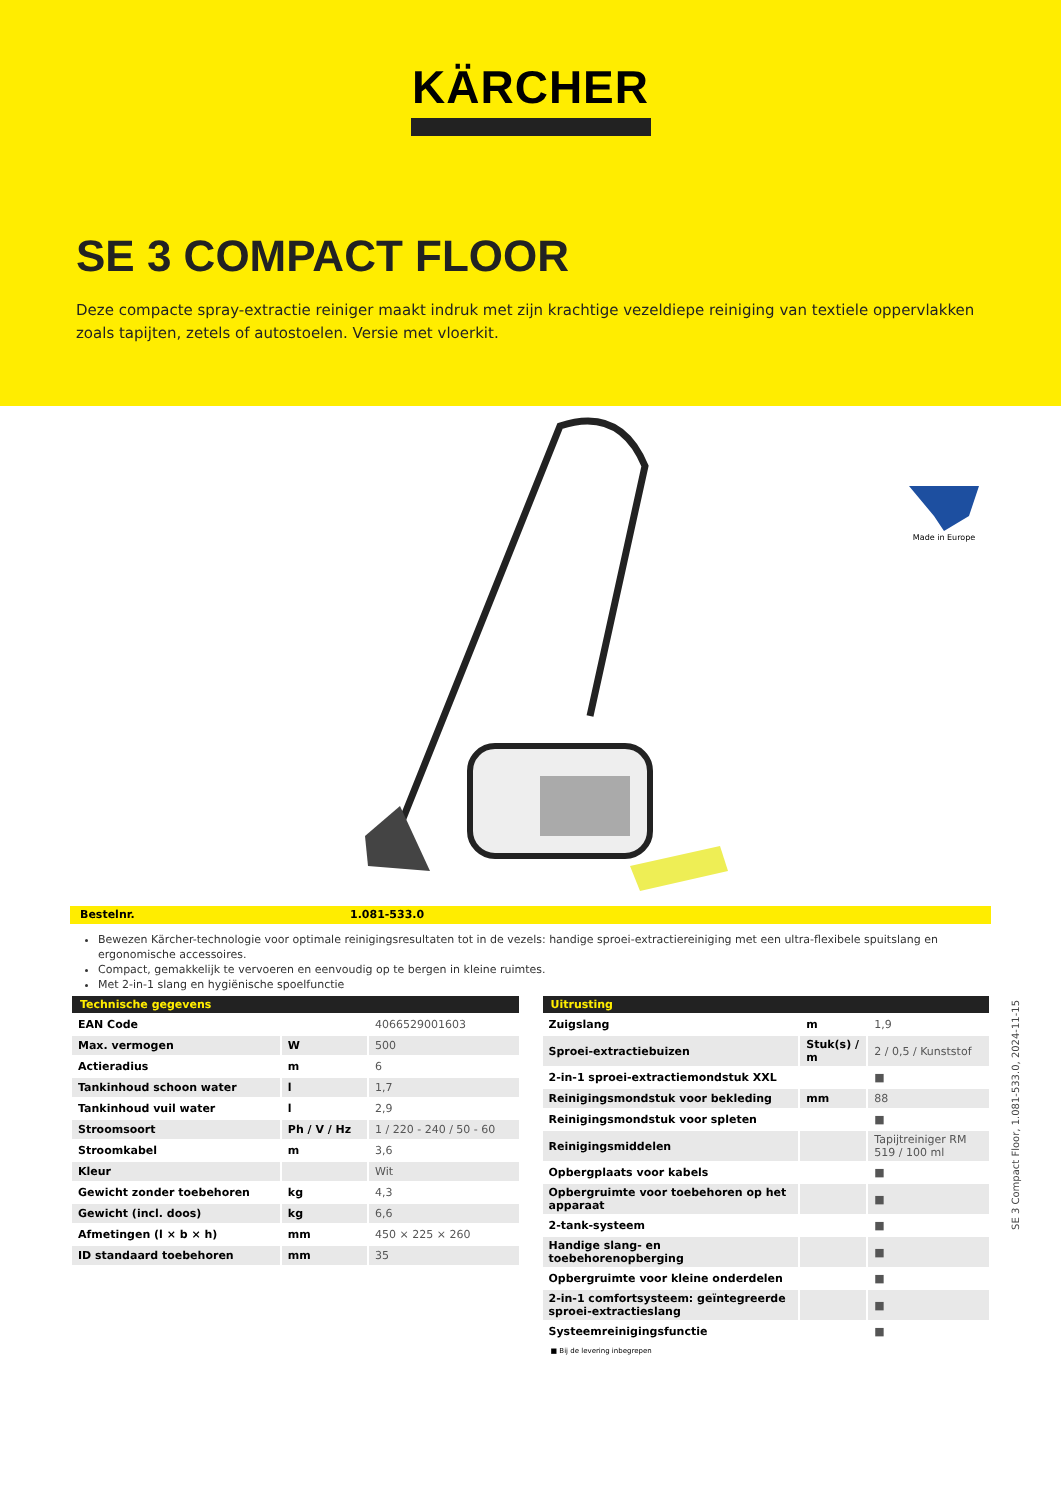KÄRCHER
SE 3 COMPACT FLOOR
Deze compacte spray-extractie reiniger maakt indruk met zijn krachtige vezeldiepe reiniging van textiele oppervlakken zoals tapijten, zetels of autostoelen. Versie met vloerkit.
Made in Europe
Bestelnr. 1.081-533.0
Bewezen Kärcher-technologie voor optimale reinigingsresultaten tot in de vezels: handige sproei-extractiereiniging met een ultra-flexibele spuitslang en ergonomische accessoires.
Compact, gemakkelijk te vervoeren en eenvoudig op te bergen in kleine ruimtes.
Met 2-in-1 slang en hygiënische spoelfunctie
| Technische gegevens | | |
| --- | --- | --- |
| EAN Code | | 4066529001603 |
| Max. vermogen | W | 500 |
| Actieradius | m | 6 |
| Tankinhoud schoon water | l | 1,7 |
| Tankinhoud vuil water | l | 2,9 |
| Stroomsoort | Ph / V / Hz | 1 / 220 - 240 / 50 - 60 |
| Stroomkabel | m | 3,6 |
| Kleur | | Wit |
| Gewicht zonder toebehoren | kg | 4,3 |
| Gewicht (incl. doos) | kg | 6,6 |
| Afmetingen (l × b × h) | mm | 450 × 225 × 260 |
| ID standaard toebehoren | mm | 35 |
| Uitrusting | | |
| --- | --- | --- |
| Zuigslang | m | 1,9 |
| Sproei-extractiebuizen | Stuk(s) / m | 2 / 0,5 / Kunststof |
| 2-in-1 sproei-extractiemondstuk XXL | | ■ |
| Reinigingsmondstuk voor bekleding | mm | 88 |
| Reinigingsmondstuk voor spleten | | ■ |
| Reinigingsmiddelen | | Tapijtreiniger RM 519 / 100 ml |
| Opbergplaats voor kabels | | ■ |
| Opbergruimte voor toebehoren op het apparaat | | ■ |
| 2-tank-systeem | | ■ |
| Handige slang- en toebehorenopberging | | ■ |
| Opbergruimte voor kleine onderdelen | | ■ |
| 2-in-1 comfortsysteem: geïntegreerde sproei-extractieslang | | ■ |
| Systeemreinigingsfunctie | | ■ |
■ Bij de levering inbegrepen
SE 3 Compact Floor, 1.081-533.0, 2024-11-15